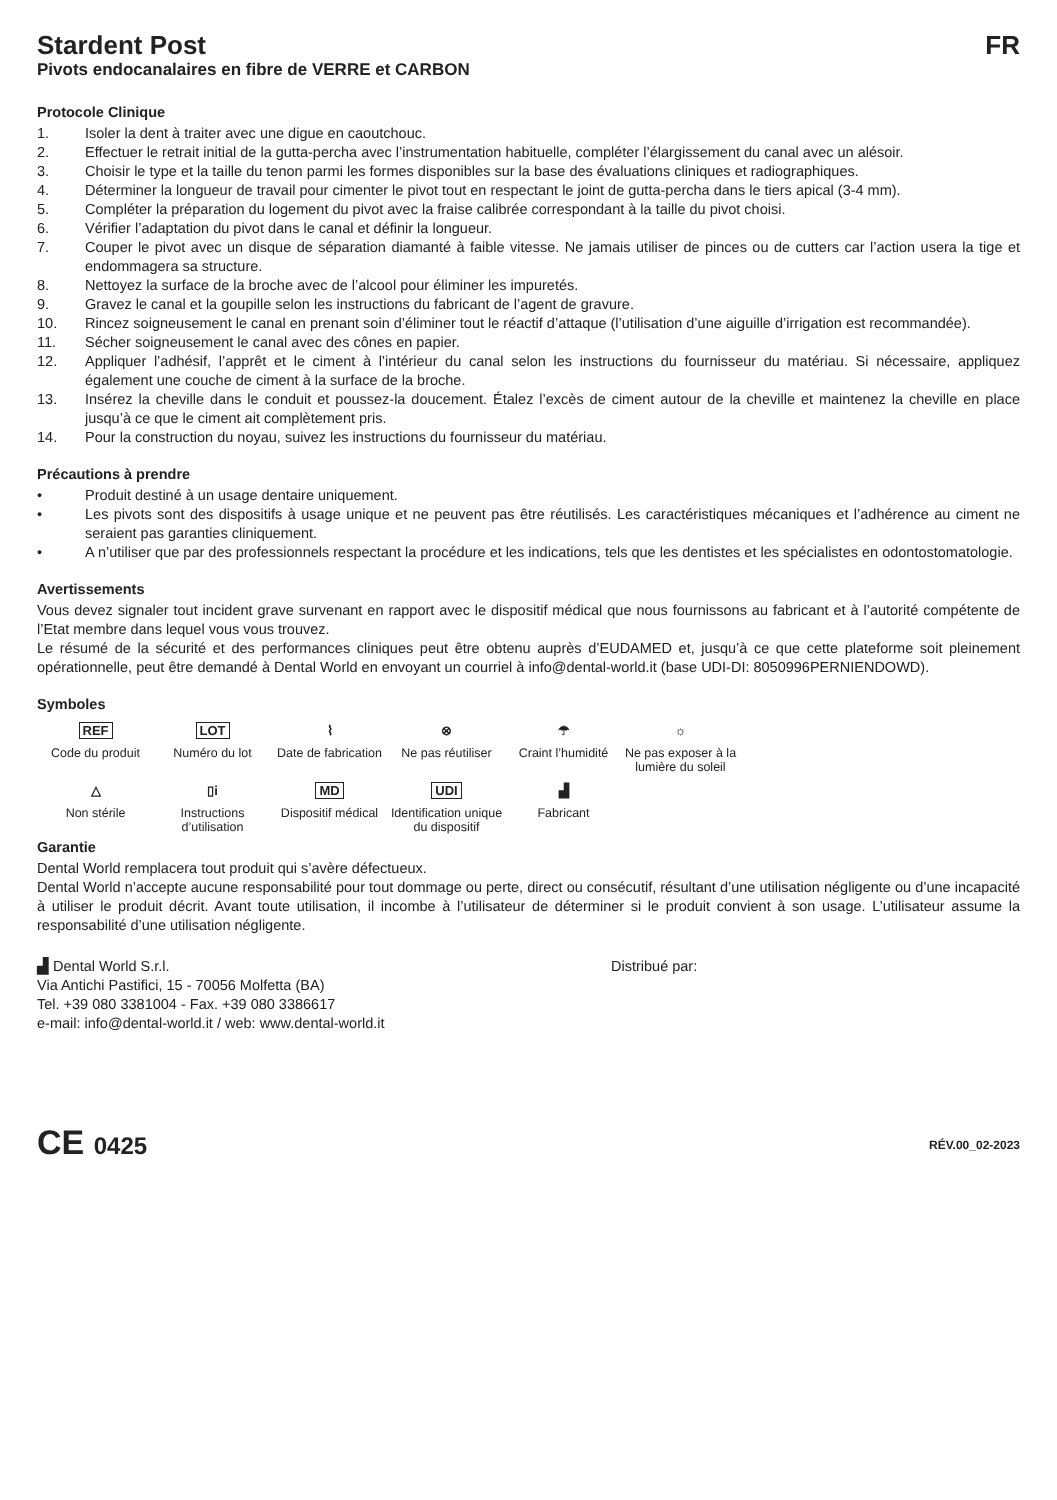Stardent Post FR
Pivots endocanalaires en fibre de VERRE et CARBON
Protocole Clinique
1. Isoler la dent à traiter avec une digue en caoutchouc.
2. Effectuer le retrait initial de la gutta-percha avec l’instrumentation habituelle, compléter l’élargissement du canal avec un alésoir.
3. Choisir le type et la taille du tenon parmi les formes disponibles sur la base des évaluations cliniques et radiographiques.
4. Déterminer la longueur de travail pour cimenter le pivot tout en respectant le joint de gutta-percha dans le tiers apical (3-4 mm).
5. Compléter la préparation du logement du pivot avec la fraise calibrée correspondant à la taille du pivot choisi.
6. Vérifier l’adaptation du pivot dans le canal et définir la longueur.
7. Couper le pivot avec un disque de séparation diamanté à faible vitesse. Ne jamais utiliser de pinces ou de cutters car l’action usera la tige et endommagera sa structure.
8. Nettoyez la surface de la broche avec de l’alcool pour éliminer les impuretés.
9. Gravez le canal et la goupille selon les instructions du fabricant de l’agent de gravure.
10. Rincez soigneusement le canal en prenant soin d’éliminer tout le réactif d’attaque (l’utilisation d’une aiguille d’irrigation est recommandée).
11. Sécher soigneusement le canal avec des cônes en papier.
12. Appliquer l’adhésif, l’apprêt et le ciment à l’intérieur du canal selon les instructions du fournisseur du matériau. Si nécessaire, appliquez également une couche de ciment à la surface de la broche.
13. Insérez la cheville dans le conduit et poussez-la doucement. Étalez l’excès de ciment autour de la cheville et maintenez la cheville en place jusqu’à ce que le ciment ait complètement pris.
14. Pour la construction du noyau, suivez les instructions du fournisseur du matériau.
Précautions à prendre
• Produit destiné à un usage dentaire uniquement.
• Les pivots sont des dispositifs à usage unique et ne peuvent pas être réutilisés. Les caractéristiques mécaniques et l’adhérence au ciment ne seraient pas garanties cliniquement.
• A n’utiliser que par des professionnels respectant la procédure et les indications, tels que les dentistes et les spécialistes en odontostomatologie.
Avertissements
Vous devez signaler tout incident grave survenant en rapport avec le dispositif médical que nous fournissons au fabricant et à l’autorité compétente de l’Etat membre dans lequel vous vous trouvez.
Le résumé de la sécurité et des performances cliniques peut être obtenu auprès d’EUDAMED et, jusqu’à ce que cette plateforme soit pleinement opérationnelle, peut être demandé à Dental World en envoyant un courriel à info@dental-world.it (base UDI-DI: 8050996PERNIENDOWD).
Symboles
REF
Code du produit
LOT
Numéro du lot
⌇
Date de fabrication
⊗
Ne pas réutiliser
☂
Craint l’humidité
☼
Ne pas exposer à la lumière du soleil
△
Non stérile
▯i
Instructions d’utilisation
MD
Dispositif médical
UDI
Identification unique du dispositif
▟
Fabricant
Garantie
Dental World remplacera tout produit qui s’avère défectueux.
Dental World n’accepte aucune responsabilité pour tout dommage ou perte, direct ou consécutif, résultant d’une utilisation négligente ou d’une incapacité à utiliser le produit décrit. Avant toute utilisation, il incombe à l’utilisateur de déterminer si le produit convient à son usage. L’utilisateur assume la responsabilité d’une utilisation négligente.
▟ Dental World S.r.l.
Via Antichi Pastifici, 15 - 70056 Molfetta (BA)
Tel. +39 080 3381004 - Fax. +39 080 3386617
e-mail: info@dental-world.it / web: www.dental-world.it
Distribué par:
CE 0425
RÉV.00_02-2023